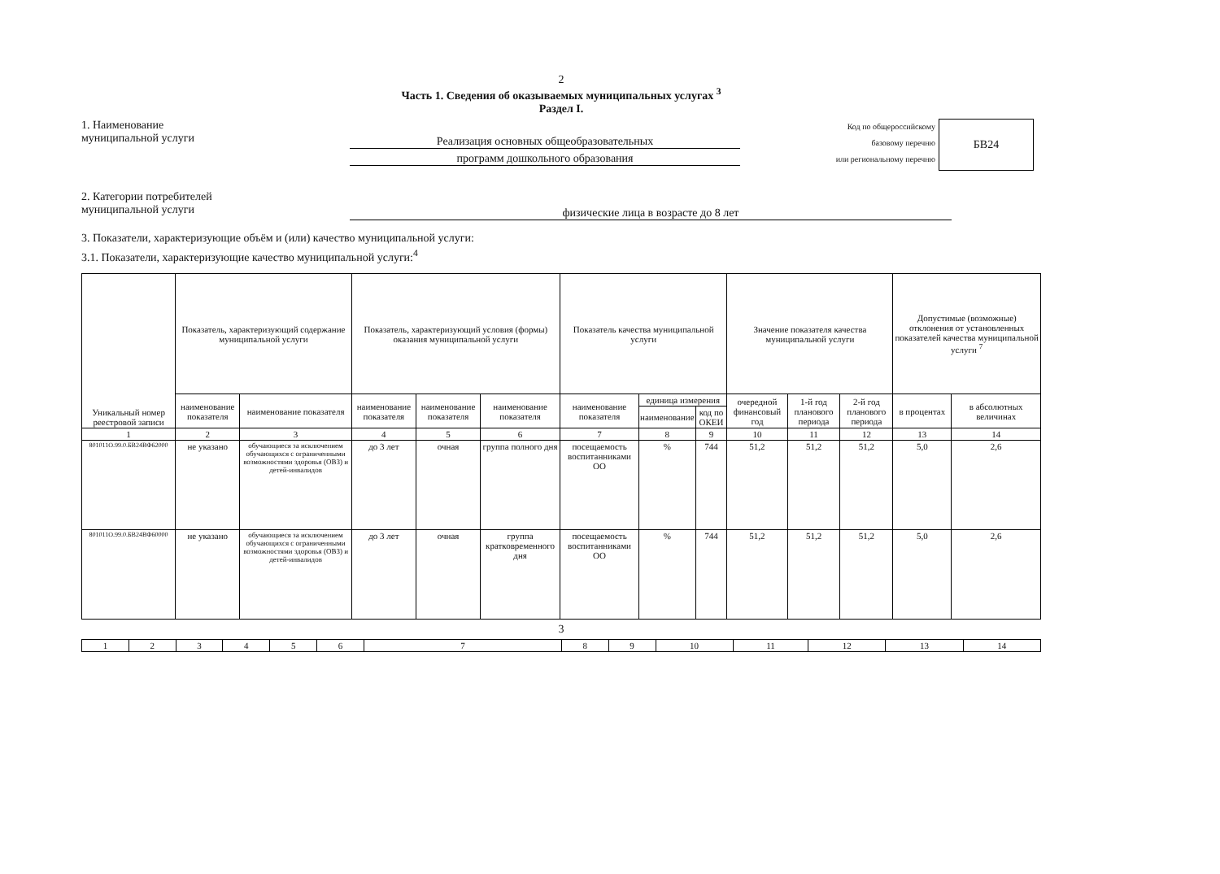2
Часть 1. Сведения об оказываемых муниципальных услугах <sup>3</sup>
Раздел I.
1. Наименование
муниципальной услуги
Реализация основных общеобразовательных
программ дошкольного образования
Код по общероссийскому
базовому перечню
или региональному перечню
БВ24
2. Категории потребителей
муниципальной услуги
физические лица в возрасте до 8 лет
3. Показатели, характеризующие объём и (или) качество муниципальной услуги:
3.1. Показатели, характеризующие качество муниципальной услуги:<sup>4</sup>
| Уникальный номер реестровой записи | Показатель, характеризующий содержание муниципальной услуги | | Показатель, характеризующий условия (формы) оказания муниципальной услуги | | | Показатель качества муниципальной услуги | | | Значение показателя качества муниципальной услуги | | | Допустимые (возможные) отклонения от установленных показателей качества муниципальной услуги <sup>7</sup> | |
| --- | --- | --- | --- | --- | --- | --- | --- | --- | --- | --- | --- | --- | --- |
| | наименование показателя | наименование показателя | наименование показателя | наименование показателя | наименование показателя | наименование показателя | единица измерения | | очередной финансовый год | 1-й год планового периода | 2-й год планового периода | в процентах | в абсолютных величинах |
| | | | | | | | наименование | код по ОКЕИ | | | | | |
| 1 | 2 | 3 | 4 | 5 | 6 | 7 | 8 | 9 | 10 | 11 | 12 | 13 | 14 |
| 801011О.99.0.БВ24ВФ62000 | не указано | обучающиеся за исключением обучающихся с ограниченными возможностями здоровья (ОВЗ) и детей-инвалидов | до 3 лет | очная | группа полного дня | посещаемость воспитанниками ОО | % | 744 | 51,2 | 51,2 | 51,2 | 5,0 | 2,6 |
| 801011О.99.0.БВ24ВФ60000 | не указано | обучающиеся за исключением обучающихся с ограниченными возможностями здоровья (ОВЗ) и детей-инвалидов | до 3 лет | очная | группа кратковременного дня | посещаемость воспитанниками ОО | % | 744 | 51,2 | 51,2 | 51,2 | 5,0 | 2,6 |
3
| 1 | 2 | 3 | 4 | 5 | 6 | 7 | 8 | 9 | 10 | 11 | 12 | 13 | 14 |